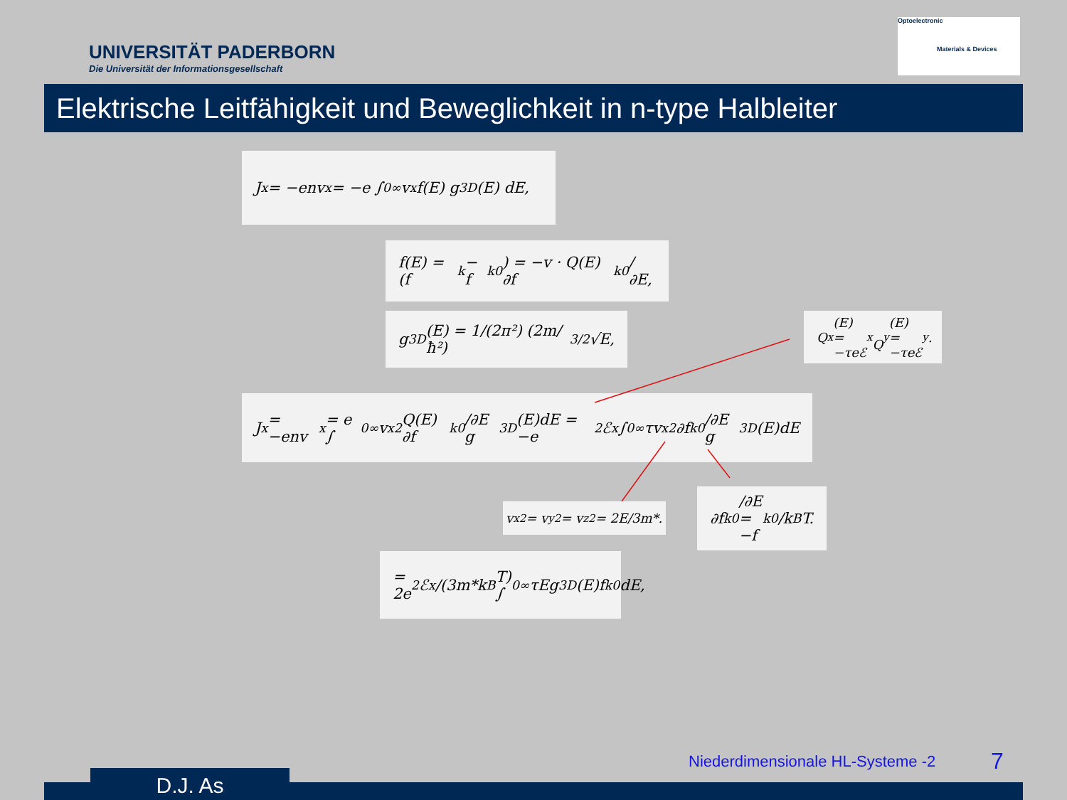UNIVERSITÄT PADERBORN
Die Universität der Informationsgesellschaft
Optoelectronic
Materials & Devices
Elektrische Leitfähigkeit und Beweglichkeit in n-type Halbleiter
J<sub>x</sub> = −env<sub>x</sub> = −e ∫<sub>0</sub><sup>∞</sup> v<sub>x</sub> f(E) g<sup>3D</sup>(E) dE,
f(E) = (f<sub>k</sub> − f<sub>k</sub><sup>0</sup>) = −v · Q(E) ∂f<sub>k</sub><sup>0</sup>/∂E,
g<sup>3D</sup>(E) = 1/(2π²) (2m/ħ²)<sup>3/2</sup> √E,
Q<sub>x</sub>(E) = −τeℰ<sub>x</sub>
Q<sub>y</sub>(E) = −τeℰ<sub>y</sub>.
J<sub>x</sub> = −env<sub>x</sub> = e ∫<sub>0</sub><sup>∞</sup> v<sub>x</sub><sup>2</sup>Q(E) ∂f<sub>k</sub><sup>0</sup>/∂E g<sup>3D</sup>(E)dE = −e<sup>2</sup>ℰ<sub>x</sub> ∫<sub>0</sub><sup>∞</sup> τv<sub>x</sub><sup>2</sup> ∂f<sub>k</sub><sup>0</sup>/∂E g<sup>3D</sup>(E)dE
v<sub>x</sub><sup>2</sup> = v<sub>y</sub><sup>2</sup> = v<sub>z</sub><sup>2</sup> = 2E/3m*.
∂f<sub>k</sub><sup>0</sup>/∂E = −f<sub>k</sub><sup>0</sup>/k<sub>B</sub>T.
= 2e<sup>2</sup>ℰ<sub>x</sub>/(3m*k<sub>B</sub>T) ∫<sub>0</sub><sup>∞</sup> τEg<sup>3D</sup>(E)f<sub>k</sub><sup>0</sup>dE,
Niederdimensionale HL-Systeme -2
7
D.J. As